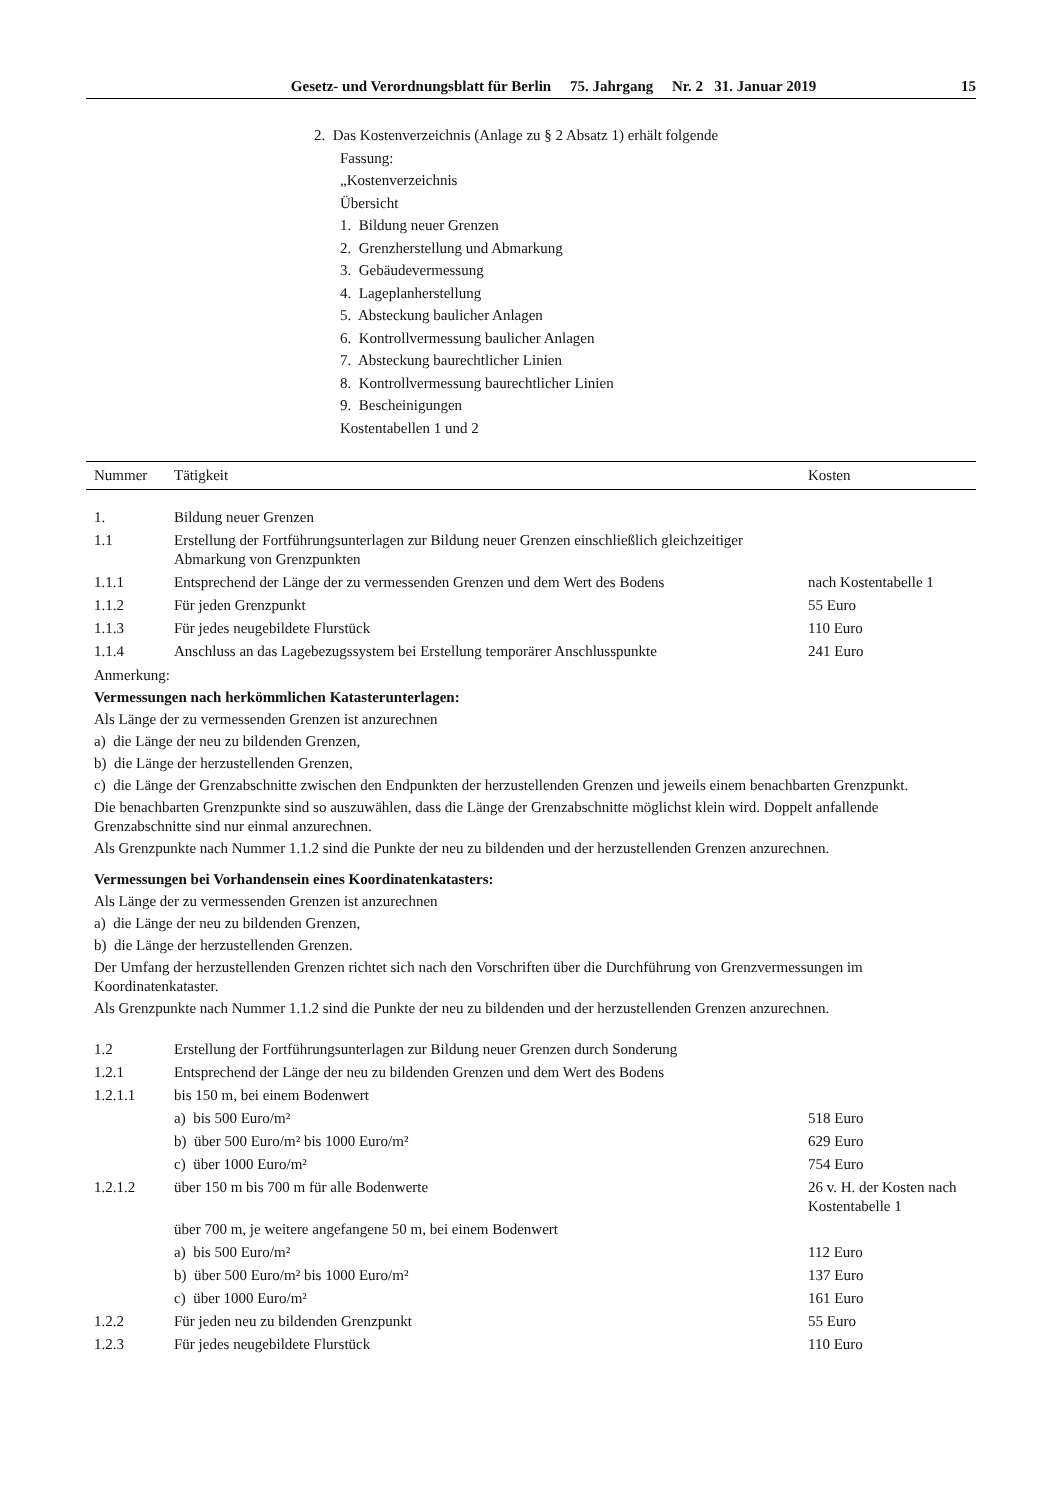Gesetz- und Verordnungsblatt für Berlin 75. Jahrgang Nr. 2 31. Januar 2019 15
2. Das Kostenverzeichnis (Anlage zu § 2 Absatz 1) erhält folgende
Fassung:
„Kostenverzeichnis
Übersicht
1. Bildung neuer Grenzen
2. Grenzherstellung und Abmarkung
3. Gebäudevermessung
4. Lageplanherstellung
5. Absteckung baulicher Anlagen
6. Kontrollvermessung baulicher Anlagen
7. Absteckung baurechtlicher Linien
8. Kontrollvermessung baurechtlicher Linien
9. Bescheinigungen
Kostentabellen 1 und 2
| Nummer | Tätigkeit | Kosten |
| --- | --- | --- |
| 1. | Bildung neuer Grenzen | |
| 1.1 | Erstellung der Fortführungsunterlagen zur Bildung neuer Grenzen einschließlich gleichzeitiger Abmarkung von Grenzpunkten | |
| 1.1.1 | Entsprechend der Länge der zu vermessenden Grenzen und dem Wert des Bodens | nach Kostentabelle 1 |
| 1.1.2 | Für jeden Grenzpunkt | 55 Euro |
| 1.1.3 | Für jedes neugebildete Flurstück | 110 Euro |
| 1.1.4 | Anschluss an das Lagebezugssystem bei Erstellung temporärer Anschlusspunkte | 241 Euro |
Anmerkung:
Vermessungen nach herkömmlichen Katasterunterlagen:
Als Länge der zu vermessenden Grenzen ist anzurechnen
a) die Länge der neu zu bildenden Grenzen,
b) die Länge der herzustellenden Grenzen,
c) die Länge der Grenzabschnitte zwischen den Endpunkten der herzustellenden Grenzen und jeweils einem benachbarten Grenzpunkt.
Die benachbarten Grenzpunkte sind so auszuwählen, dass die Länge der Grenzabschnitte möglichst klein wird. Doppelt anfallende Grenzabschnitte sind nur einmal anzurechnen.
Als Grenzpunkte nach Nummer 1.1.2 sind die Punkte der neu zu bildenden und der herzustellenden Grenzen anzurechnen.
Vermessungen bei Vorhandensein eines Koordinatenkatasters:
Als Länge der zu vermessenden Grenzen ist anzurechnen
a) die Länge der neu zu bildenden Grenzen,
b) die Länge der herzustellenden Grenzen.
Der Umfang der herzustellenden Grenzen richtet sich nach den Vorschriften über die Durchführung von Grenzvermessungen im Koordinatenkataster.
Als Grenzpunkte nach Nummer 1.1.2 sind die Punkte der neu zu bildenden und der herzustellenden Grenzen anzurechnen.
| 1.2 | Erstellung der Fortführungsunterlagen zur Bildung neuer Grenzen durch Sonderung | |
| 1.2.1 | Entsprechend der Länge der neu zu bildenden Grenzen und dem Wert des Bodens | |
| 1.2.1.1 | bis 150 m, bei einem Bodenwert | |
| | a) bis 500 Euro/m² | 518 Euro |
| | b) über 500 Euro/m² bis 1000 Euro/m² | 629 Euro |
| | c) über 1000 Euro/m² | 754 Euro |
| 1.2.1.2 | über 150 m bis 700 m für alle Bodenwerte | 26 v. H. der Kosten nach Kostentabelle 1 |
| | über 700 m, je weitere angefangene 50 m, bei einem Bodenwert | |
| | a) bis 500 Euro/m² | 112 Euro |
| | b) über 500 Euro/m² bis 1000 Euro/m² | 137 Euro |
| | c) über 1000 Euro/m² | 161 Euro |
| 1.2.2 | Für jeden neu zu bildenden Grenzpunkt | 55 Euro |
| 1.2.3 | Für jedes neugebildete Flurstück | 110 Euro |